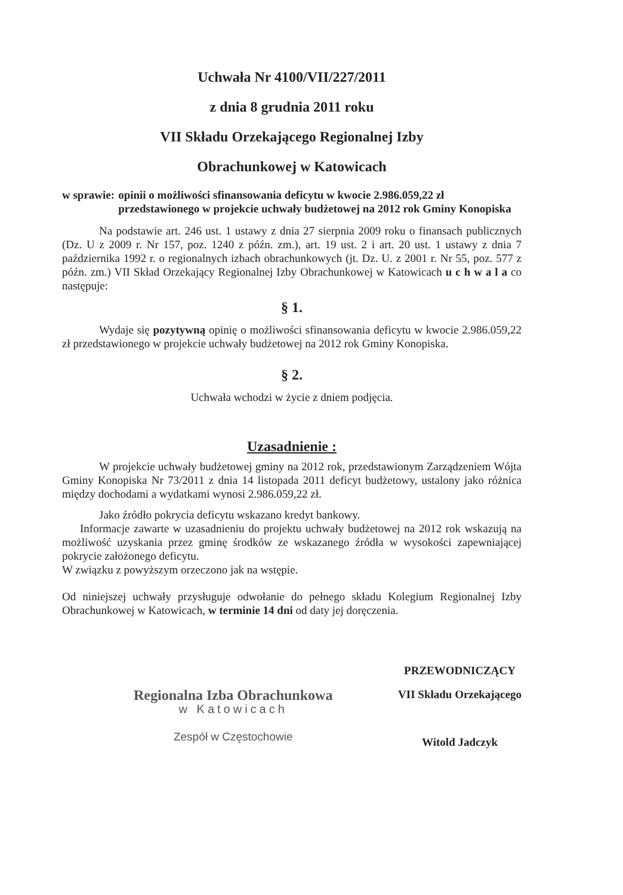Uchwała Nr 4100/VII/227/2011
z dnia 8 grudnia 2011 roku
VII Składu Orzekającego Regionalnej Izby
Obrachunkowej w Katowicach
w sprawie: opinii o możliwości sfinansowania deficytu w kwocie 2.986.059,22 zł przedstawionego w projekcie uchwały budżetowej na 2012 rok Gminy Konopiska
Na podstawie art. 246 ust. 1 ustawy z dnia 27 sierpnia 2009 roku o finansach publicznych (Dz. U z 2009 r. Nr 157, poz. 1240 z późn. zm.), art. 19 ust. 2 i art. 20 ust. 1 ustawy z dnia 7 października 1992 r. o regionalnych izbach obrachunkowych (jt. Dz. U. z 2001 r. Nr 55, poz. 577 z późn. zm.) VII Skład Orzekający Regionalnej Izby Obrachunkowej w Katowicach u c h w a l a co następuje:
§ 1.
Wydaje się pozytywną opinię o możliwości sfinansowania deficytu w kwocie 2.986.059,22 zł przedstawionego w projekcie uchwały budżetowej na 2012 rok Gminy Konopiska.
§ 2.
Uchwała wchodzi w życie z dniem podjęcia.
Uzasadnienie :
W projekcie uchwały budżetowej gminy na 2012 rok, przedstawionym Zarządzeniem Wójta Gminy Konopiska Nr 73/2011 z dnia 14 listopada 2011 deficyt budżetowy, ustalony jako różnica między dochodami a wydatkami wynosi 2.986.059,22 zł.
Jako źródło pokrycia deficytu wskazano kredyt bankowy.
Informacje zawarte w uzasadnieniu do projektu uchwały budżetowej na 2012 rok wskazują na możliwość uzyskania przez gminę środków ze wskazanego źródła w wysokości zapewniającej pokrycie założonego deficytu.
W związku z powyższym orzeczono jak na wstępie.
Od niniejszej uchwały przysługuje odwołanie do pełnego składu Kolegium Regionalnej Izby Obrachunkowej w Katowicach, w terminie 14 dni od daty jej doręczenia.
Regionalna Izba Obrachunkowa
w Katowicach
Zespół w Częstochowie
PRZEWODNICZĄCY
VII Składu Orzekającego
Witold Jadczyk